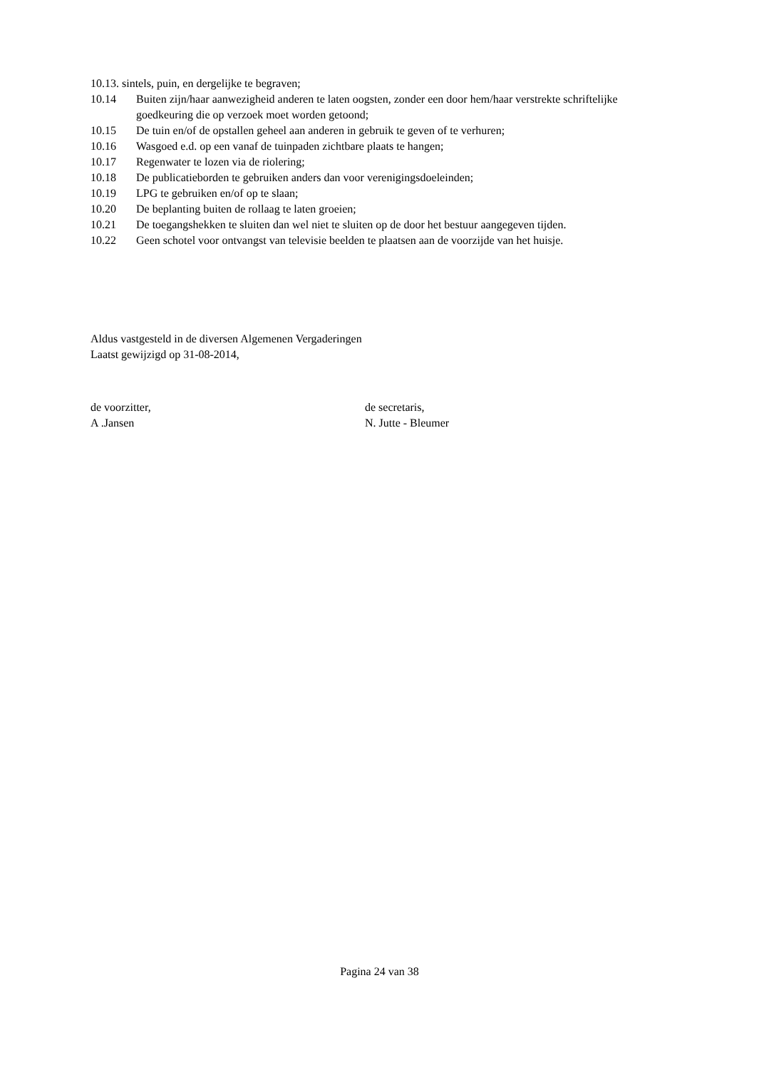10.13. sintels, puin, en dergelijke te begraven;
10.14 Buiten zijn/haar aanwezigheid anderen te laten oogsten, zonder een door hem/haar verstrekte schriftelijke goedkeuring die op verzoek moet worden getoond;
10.15 De tuin en/of de opstallen geheel aan anderen in gebruik te geven of te verhuren;
10.16 Wasgoed e.d. op een vanaf de tuinpaden zichtbare plaats te hangen;
10.17 Regenwater te lozen via de riolering;
10.18 De publicatieborden te gebruiken anders dan voor verenigingsdoeleinden;
10.19 LPG te gebruiken en/of op te slaan;
10.20 De beplanting buiten de rollaag te laten groeien;
10.21 De toegangshekken te sluiten dan wel niet te sluiten op de door het bestuur aangegeven tijden.
10.22 Geen schotel voor ontvangst van televisie beelden te plaatsen aan de voorzijde van het huisje.
Aldus vastgesteld in de diversen Algemenen Vergaderingen
Laatst gewijzigd op 31-08-2014,
de voorzitter, de secretaris,
A .Jansen N. Jutte - Bleumer
Pagina 24 van 38